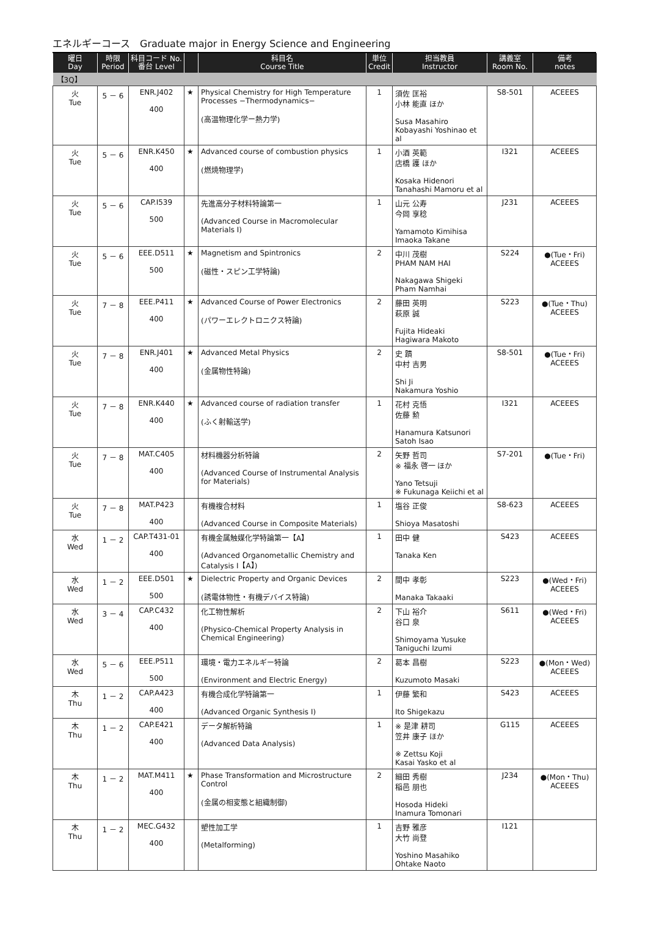エネルギーコース　Graduate major in Energy Science and Engineering
| 曜日 Day | 時限 Period | 科目コード No. 番台 Level | | 科目名 Course Title | 単位 Credit | 担当教員 Instructor | 講義室 Room No. | 備考 notes |
| --- | --- | --- | --- | --- | --- | --- | --- | --- |
| 【3Q】 | | | | | | | | |
| 火 Tue | 5 － 6 | ENR.J402 400 | ★ | Physical Chemistry for High Temperature Processes −Thermodynamics− (高温物理化学ー熱力学) | 1 | 須佐 匡裕 小林 能直 ほか Susa Masahiro Kobayashi Yoshinao et al | S8-501 | ACEEES |
| 火 Tue | 5 － 6 | ENR.K450 400 | ★ | Advanced course of combustion physics (燃焼物理学) | 1 | 小酒 英範 店橋 護 ほか Kosaka Hidenori Tanahashi Mamoru et al | I321 | ACEEES |
| 火 Tue | 5 － 6 | CAP.I539 500 | | 先進高分子材料特論第一 (Advanced Course in Macromolecular Materials I) | 1 | 山元 公寿 今岡 享稔 Yamamoto Kimihisa Imaoka Takane | J231 | ACEEES |
| 火 Tue | 5 － 6 | EEE.D511 500 | ★ | Magnetism and Spintronics (磁性・スピン工学特論) | 2 | 中川 茂樹 PHAM NAM HAI Nakagawa Shigeki Pham Namhai | S224 | ●(Tue・Fri) ACEEES |
| 火 Tue | 7 － 8 | EEE.P411 400 | ★ | Advanced Course of Power Electronics (パワーエレクトロニクス特論) | 2 | 藤田 英明 萩原 誠 Fujita Hideaki Hagiwara Makoto | S223 | ●(Tue・Thu) ACEEES |
| 火 Tue | 7 － 8 | ENR.J401 400 | ★ | Advanced Metal Physics (金属物性特論) | 2 | 史 蹟 中村 吉男 Shi Ji Nakamura Yoshio | S8-501 | ●(Tue・Fri) ACEEES |
| 火 Tue | 7 － 8 | ENR.K440 400 | ★ | Advanced course of radiation transfer (ふく射輸送学) | 1 | 花村 克悟 佐藤 勲 Hanamura Katsunori Satoh Isao | I321 | ACEEES |
| 火 Tue | 7 － 8 | MAT.C405 400 | | 材料機器分析特論 (Advanced Course of Instrumental Analysis for Materials) | 2 | 矢野 哲司 ※ 福永 啓一 ほか Yano Tetsuji ※ Fukunaga Keiichi et al | S7-201 | ●(Tue・Fri) |
| 火 Tue | 7 － 8 | MAT.P423 400 | | 有機複合材料 (Advanced Course in Composite Materials) | 1 | 塩谷 正俊 Shioya Masatoshi | S8-623 | ACEEES |
| 水 Wed | 1 － 2 | CAP.T431-01 400 | | 有機金属触媒化学特論第一【A】 (Advanced Organometallic Chemistry and Catalysis I【A】) | 1 | 田中 健 Tanaka Ken | S423 | ACEEES |
| 水 Wed | 1 － 2 | EEE.D501 500 | ★ | Dielectric Property and Organic Devices (誘電体物性・有機デバイス特論) | 2 | 間中 孝彰 Manaka Takaaki | S223 | ●(Wed・Fri) ACEEES |
| 水 Wed | 3 － 4 | CAP.C432 400 | | 化工物性解析 (Physico-Chemical Property Analysis in Chemical Engineering) | 2 | 下山 裕介 谷口 泉 Shimoyama Yusuke Taniguchi Izumi | S611 | ●(Wed・Fri) ACEEES |
| 水 Wed | 5 － 6 | EEE.P511 500 | | 環境・電力エネルギー特論 (Environment and Electric Energy) | 2 | 葛本 昌樹 Kuzumoto Masaki | S223 | ●(Mon・Wed) ACEEES |
| 木 Thu | 1 － 2 | CAP.A423 400 | | 有機合成化学特論第一 (Advanced Organic Synthesis I) | 1 | 伊藤 繁和 Ito Shigekazu | S423 | ACEEES |
| 木 Thu | 1 － 2 | CAP.E421 400 | | データ解析特論 (Advanced Data Analysis) | 1 | ※ 是津 耕司 笠井 康子 ほか ※ Zettsu Koji Kasai Yasko et al | G115 | ACEEES |
| 木 Thu | 1 － 2 | MAT.M411 400 | ★ | Phase Transformation and Microstructure Control (金属の相変態と組織制御) | 2 | 細田 秀樹 稲邑 朋也 Hosoda Hideki Inamura Tomonari | J234 | ●(Mon・Thu) ACEEES |
| 木 Thu | 1 － 2 | MEC.G432 400 | | 塑性加工学 (Metalforming) | 1 | 吉野 雅彦 大竹 尚登 Yoshino Masahiko Ohtake Naoto | I121 | |